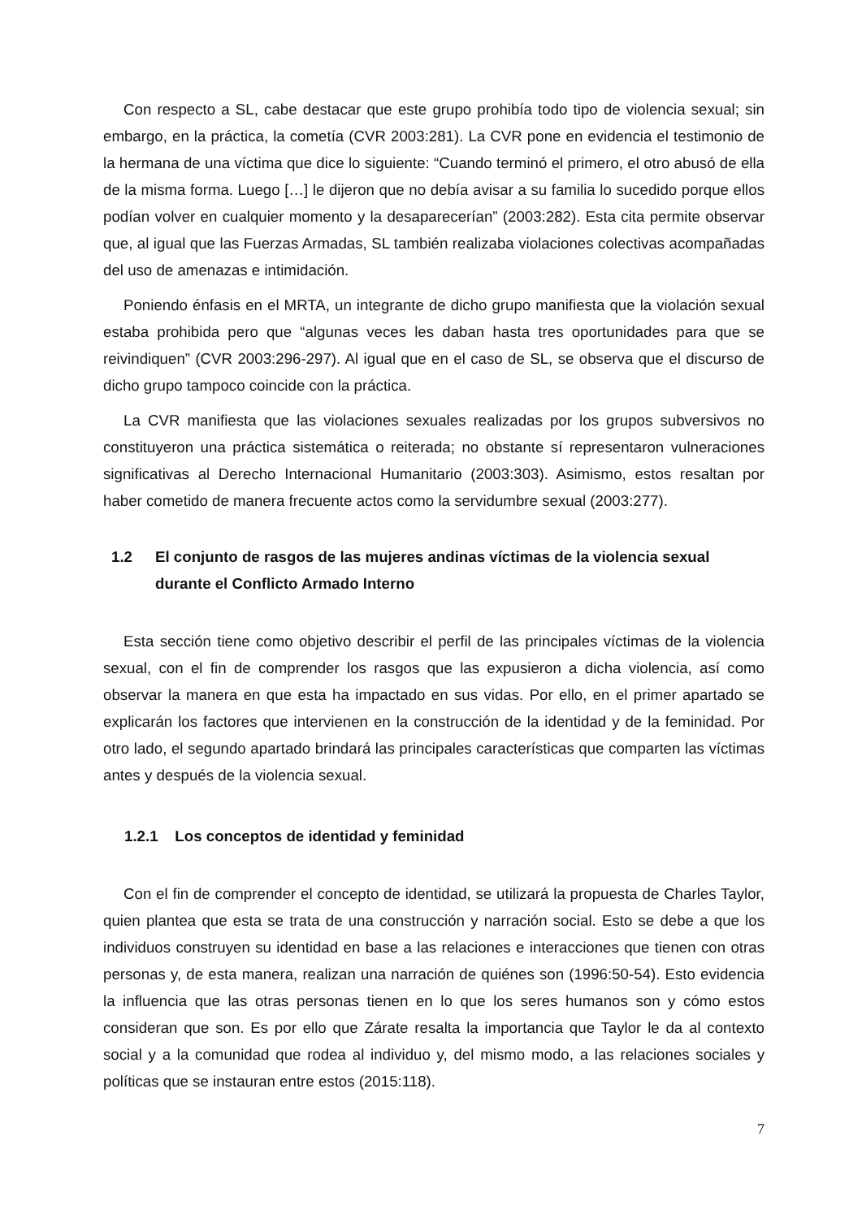Con respecto a SL, cabe destacar que este grupo prohibía todo tipo de violencia sexual; sin embargo, en la práctica, la cometía (CVR 2003:281). La CVR pone en evidencia el testimonio de la hermana de una víctima que dice lo siguiente: “Cuando terminó el primero, el otro abusó de ella de la misma forma. Luego […] le dijeron que no debía avisar a su familia lo sucedido porque ellos podían volver en cualquier momento y la desaparecerían” (2003:282). Esta cita permite observar que, al igual que las Fuerzas Armadas, SL también realizaba violaciones colectivas acompañadas del uso de amenazas e intimidación.
Poniendo énfasis en el MRTA, un integrante de dicho grupo manifiesta que la violación sexual estaba prohibida pero que “algunas veces les daban hasta tres oportunidades para que se reivindiquen” (CVR 2003:296-297). Al igual que en el caso de SL, se observa que el discurso de dicho grupo tampoco coincide con la práctica.
La CVR manifiesta que las violaciones sexuales realizadas por los grupos subversivos no constituyeron una práctica sistemática o reiterada; no obstante sí representaron vulneraciones significativas al Derecho Internacional Humanitario (2003:303). Asimismo, estos resaltan por haber cometido de manera frecuente actos como la servidumbre sexual (2003:277).
1.2 El conjunto de rasgos de las mujeres andinas víctimas de la violencia sexual durante el Conflicto Armado Interno
Esta sección tiene como objetivo describir el perfil de las principales víctimas de la violencia sexual, con el fin de comprender los rasgos que las expusieron a dicha violencia, así como observar la manera en que esta ha impactado en sus vidas. Por ello, en el primer apartado se explicarán los factores que intervienen en la construcción de la identidad y de la feminidad. Por otro lado, el segundo apartado brindará las principales características que comparten las víctimas antes y después de la violencia sexual.
1.2.1 Los conceptos de identidad y feminidad
Con el fin de comprender el concepto de identidad, se utilizará la propuesta de Charles Taylor, quien plantea que esta se trata de una construcción y narración social. Esto se debe a que los individuos construyen su identidad en base a las relaciones e interacciones que tienen con otras personas y, de esta manera, realizan una narración de quiénes son (1996:50-54). Esto evidencia la influencia que las otras personas tienen en lo que los seres humanos son y cómo estos consideran que son. Es por ello que Zárate resalta la importancia que Taylor le da al contexto social y a la comunidad que rodea al individuo y, del mismo modo, a las relaciones sociales y políticas que se instauran entre estos (2015:118).
7